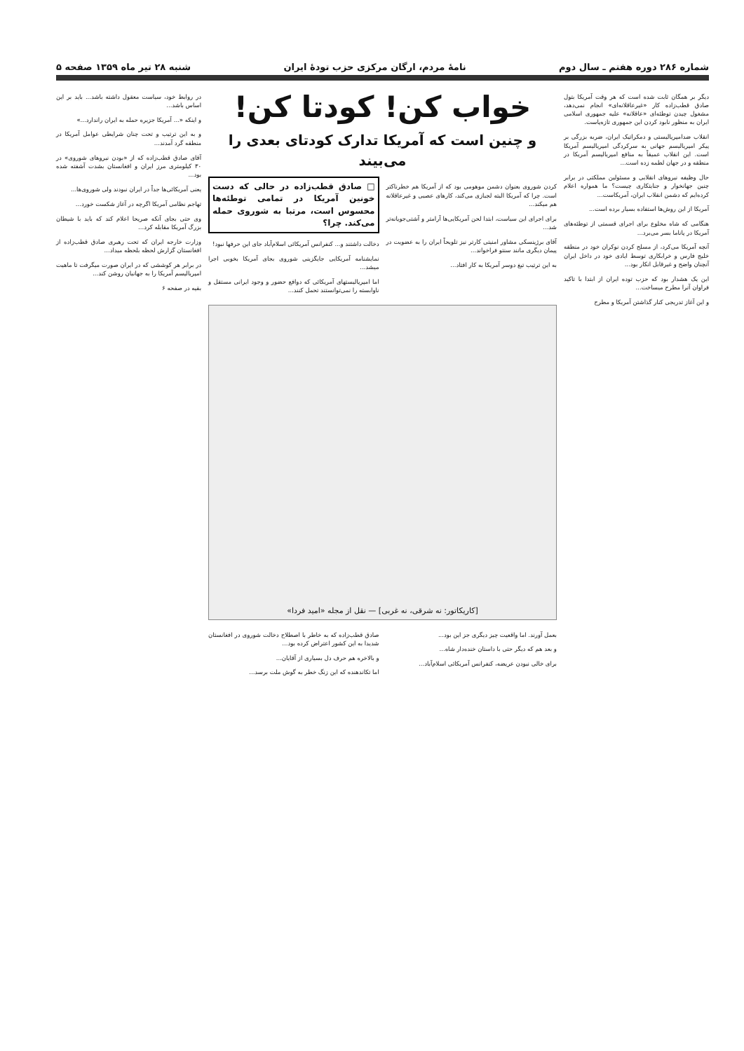شماره ۲۸۶ دوره هفتم ـ سال دوم نامهٔ مردم، ارگان مرکزی حزب تودهٔ ایران شنبه ۲۸ تیر ماه ۱۳۵۹ صفحه ۵
دیگر بر همگان ثابت شده است که هر وقت آمریکا بتول صادق قطب‌زاده کار «غیرعاقلانه‌ای» انجام نمی‌دهد، مشغول چیدن توطئه‌ای «عاقلانه» علیه جمهوری اسلامی ایران به منظور نابود کردن این جمهوری تازه‌پاست.
انقلاب ضدامپریالیستی و دمکراتیک ایران، ضربه بزرگی بر پیکر امپریالیسم جهانی به سرکردگی امپریالیسم آمریکا است. این انقلاب عمیقاً به منافع امپریالیسم آمریکا در منطقه و در جهان لطمه زده است...
حال وظیفه نیروهای انقلابی و مسئولین مملکتی در برابر چنین جهانخوار و جنایتکاری چیست؟ ما همواره اعلام کرده‌ایم که دشمن انقلاب ایران، آمریکاست...
آمریکا از این روش‌ها استفاده بسیار برده است...
هنگامی که شاه مخلوع برای اجرای قسمتی از توطئه‌های آمریکا در پاناما بسر می‌برد...
آنچه آمریکا می‌کرد، از مسلح کردن نوکران خود در منطقه خلیج فارس و خرابکاری توسط ایادی خود در داخل ایران آنچنان واضح و غیرقابل انکار بود...
این یک هشدار بود که حزب توده ایران از ابتدا با تاکید فراوان آنرا مطرح میساخت...
و این آغاز تدریجی کنار گذاشتن آمریکا و مطرح
خواب کن! کودتا کن!
و چنین است که آمریکا تدارک کودتای بعدی را می‌بیند
کردن شوروی بعنوان دشمن موهومی بود که از آمریکا هم خطرناکتر است. چرا که آمریکا البته لجبازی می‌کند، کارهای عصبی و غیرعاقلانه هم میکند...
برای اجرای این سیاست، ابتدا لحن آمریکایی‌ها آرامتر و آشتی‌جویانه‌تر شد...
آقای برژینسکی مشاور امنیتی کارتر نیز تلویحاً ایران را به عضویت در پیمان دیگری مانند سنتو فراخواند...
به این ترتیب تیغ دوسر آمریکا به کار افتاد...
□ صادق قطب‌زاده در حالی که دست خونین آمریکا در تمامی توطئه‌ها محسوس است، مرتبا به شوروی حمله می‌کند. چرا؟
دخالت داشتند و... کنفرانس آمریکائی اسلام‌آباد جای این حرفها نبود!
نمایشنامه آمریکایی جایگزینی شوروی بجای آمریکا بخوبی اجرا میشد...
اما امپریالیستهای آمریکائی که دوافع حضور و وجود ایرانی مستقل و ناوابسته را نمی‌توانستند تحمل کنند...
[کاریکاتور: نه شرقی، نه غربی] — نقل از مجله «امید فردا»
بعمل آورند. اما واقعیت چیز دیگری جز این بود...
و بعد هم که دیگر حتی با داستان خنده‌دار شاه...
برای خالی نبودن عریضه، کنفرانس آمریکائی اسلام‌آباد...
صادق قطب‌زاده که به خاطر با اصطلاح دخالت شوروی در افغانستان شدیدا به این کشور اعتراض کرده بود...
و بالاخره هم حرف دل بسیاری از آقایان...
اما تکاندهنده که این زنگ خطر به گوش ملت برسد...
در روابط خود، سیاست معقول داشته باشد... باید بر این اساس باشد...
و اینکه «... آمریکا جزیره حمله به ایران راندارد...»
و به این ترتیب و تحت چنان شرایطی عوامل آمریکا در منطقه گرد آمدند...
آقای صادق قطب‌زاده که از «بودن نیروهای شوروی» در ۳۰ کیلومتری مرز ایران و افغانستان بشدت آشفته شده بود...
یعنی آمریکائی‌ها جداً در ایران نبودند ولی شوروی‌ها...
تهاجم نظامی آمریکا اگرچه در آغاز شکست خورد...
وی حتی بجای آنکه صریحا اعلام کند که باید با شیطان بزرگ آمریکا مقابله کرد...
وزارت خارجه ایران که تحت رهبری صادق قطب‌زاده از افغانستان گزارش لحظه بلحظه میداد...
در برابر هر کوششی که در ایران صورت میگرفت تا ماهیت امپریالیسم آمریکا را به جهانیان روشن کند...
بقیه در صفحه ۶